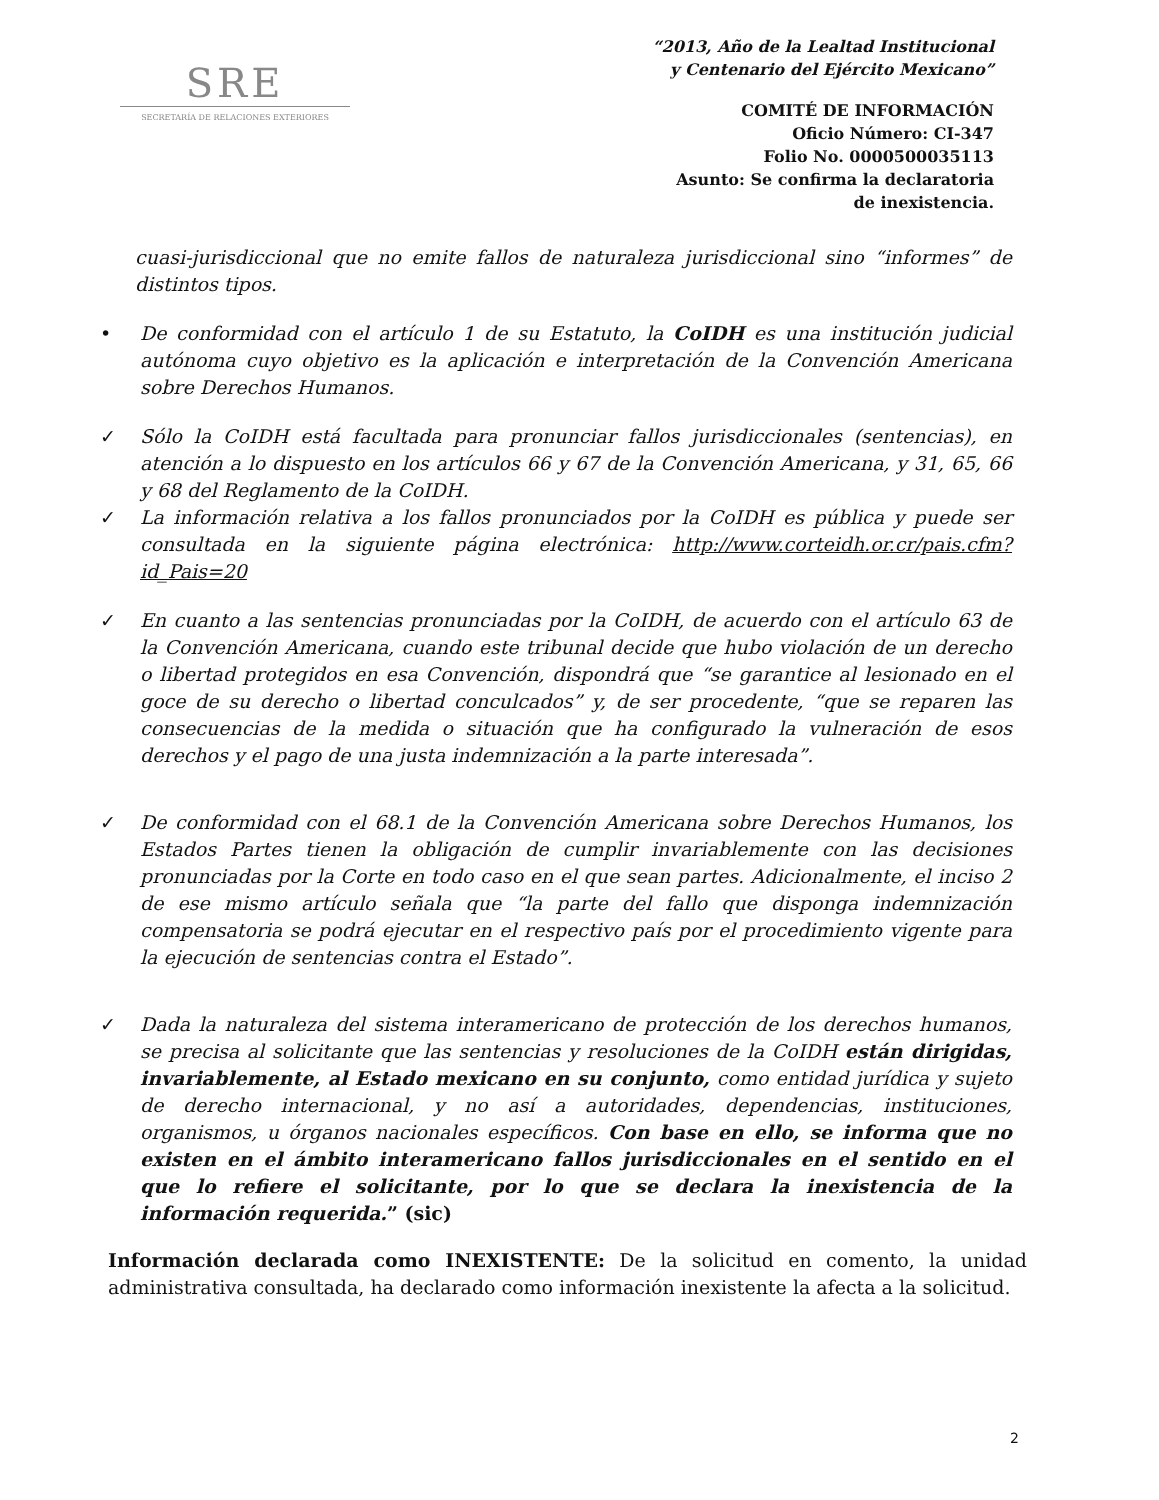SRE
SECRETARÍA DE RELACIONES EXTERIORES
“2013, Año de la Lealtad Institucional
y Centenario del Ejército Mexicano”
COMITÉ DE INFORMACIÓN
Oficio Número: CI-347
Folio No. 0000500035113
Asunto: Se confirma la declaratoria
de inexistencia.
cuasi-jurisdiccional que no emite fallos de naturaleza jurisdiccional sino “informes” de distintos tipos.
• De conformidad con el artículo 1 de su Estatuto, la CoIDH es una institución judicial autónoma cuyo objetivo es la aplicación e interpretación de la Convención Americana sobre Derechos Humanos.
✓ Sólo la CoIDH está facultada para pronunciar fallos jurisdiccionales (sentencias), en atención a lo dispuesto en los artículos 66 y 67 de la Convención Americana, y 31, 65, 66 y 68 del Reglamento de la CoIDH.
✓ La información relativa a los fallos pronunciados por la CoIDH es pública y puede ser consultada en la siguiente página electrónica: http://www.corteidh.or.cr/pais.cfm?id_Pais=20
✓ En cuanto a las sentencias pronunciadas por la CoIDH, de acuerdo con el artículo 63 de la Convención Americana, cuando este tribunal decide que hubo violación de un derecho o libertad protegidos en esa Convención, dispondrá que “se garantice al lesionado en el goce de su derecho o libertad conculcados” y, de ser procedente, “que se reparen las consecuencias de la medida o situación que ha configurado la vulneración de esos derechos y el pago de una justa indemnización a la parte interesada”.
✓ De conformidad con el 68.1 de la Convención Americana sobre Derechos Humanos, los Estados Partes tienen la obligación de cumplir invariablemente con las decisiones pronunciadas por la Corte en todo caso en el que sean partes. Adicionalmente, el inciso 2 de ese mismo artículo señala que “la parte del fallo que disponga indemnización compensatoria se podrá ejecutar en el respectivo país por el procedimiento vigente para la ejecución de sentencias contra el Estado”.
✓ Dada la naturaleza del sistema interamericano de protección de los derechos humanos, se precisa al solicitante que las sentencias y resoluciones de la CoIDH están dirigidas, invariablemente, al Estado mexicano en su conjunto, como entidad jurídica y sujeto de derecho internacional, y no así a autoridades, dependencias, instituciones, organismos, u órganos nacionales específicos. Con base en ello, se informa que no existen en el ámbito interamericano fallos jurisdiccionales en el sentido en el que lo refiere el solicitante, por lo que se declara la inexistencia de la información requerida.” (sic)
Información declarada como INEXISTENTE: De la solicitud en comento, la unidad administrativa consultada, ha declarado como información inexistente la afecta a la solicitud.
2